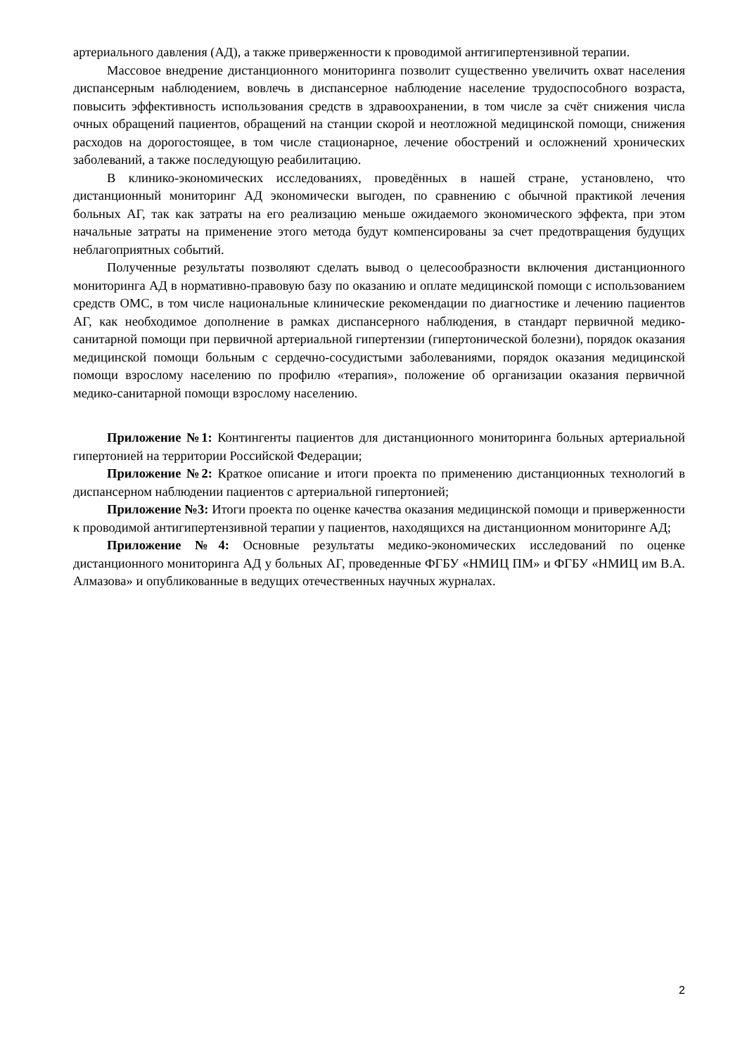артериального давления (АД), а также приверженности к проводимой антигипертензивной терапии.
Массовое внедрение дистанционного мониторинга позволит существенно увеличить охват населения диспансерным наблюдением, вовлечь в диспансерное наблюдение население трудоспособного возраста, повысить эффективность использования средств в здравоохранении, в том числе за счёт снижения числа очных обращений пациентов, обращений на станции скорой и неотложной медицинской помощи, снижения расходов на дорогостоящее, в том числе стационарное, лечение обострений и осложнений хронических заболеваний, а также последующую реабилитацию.
В клинико-экономических исследованиях, проведённых в нашей стране, установлено, что дистанционный мониторинг АД экономически выгоден, по сравнению с обычной практикой лечения больных АГ, так как затраты на его реализацию меньше ожидаемого экономического эффекта, при этом начальные затраты на применение этого метода будут компенсированы за счет предотвращения будущих неблагоприятных событий.
Полученные результаты позволяют сделать вывод о целесообразности включения дистанционного мониторинга АД в нормативно-правовую базу по оказанию и оплате медицинской помощи с использованием средств ОМС, в том числе национальные клинические рекомендации по диагностике и лечению пациентов АГ, как необходимое дополнение в рамках диспансерного наблюдения, в стандарт первичной медико-санитарной помощи при первичной артериальной гипертензии (гипертонической болезни), порядок оказания медицинской помощи больным с сердечно-сосудистыми заболеваниями, порядок оказания медицинской помощи взрослому населению по профилю «терапия», положение об организации оказания первичной медико-санитарной помощи взрослому населению.
Приложение №1: Контингенты пациентов для дистанционного мониторинга больных артериальной гипертонией на территории Российской Федерации;
Приложение №2: Краткое описание и итоги проекта по применению дистанционных технологий в диспансерном наблюдении пациентов с артериальной гипертонией;
Приложение №3: Итоги проекта по оценке качества оказания медицинской помощи и приверженности к проводимой антигипертензивной терапии у пациентов, находящихся на дистанционном мониторинге АД;
Приложение №4: Основные результаты медико-экономических исследований по оценке дистанционного мониторинга АД у больных АГ, проведенные ФГБУ «НМИЦ ПМ» и ФГБУ «НМИЦ им В.А. Алмазова» и опубликованные в ведущих отечественных научных журналах.
2